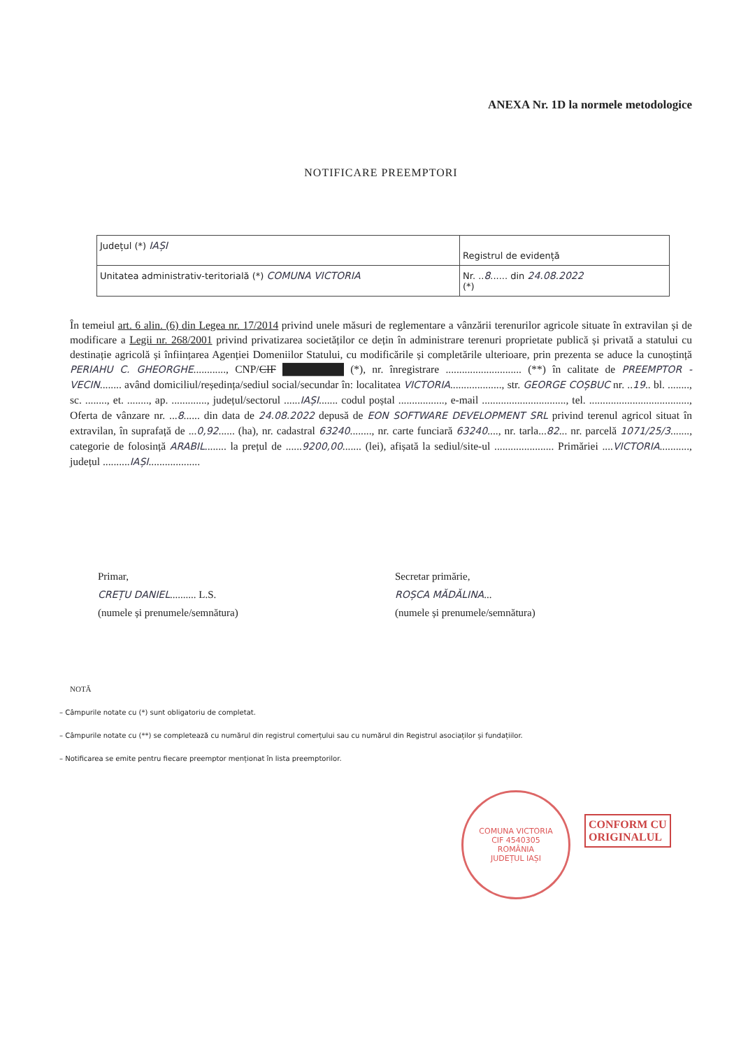ANEXA Nr. 1D la normele metodologice
NOTIFICARE PREEMPTORI
| Județul (*) IAȘI | Registrul de evidență |
| Unitatea administrativ-teritorială (*) COMUNA VICTORIA | Nr. .. 8 ...... din 24.08.2022 (*) |
În temeiul art. 6 alin. (6) din Legea nr. 17/2014 privind unele măsuri de reglementare a vânzării terenurilor agricole situate în extravilan și de modificare a Legii nr. 268/2001 privind privatizarea societăților ce dețin în administrare terenuri proprietate publică și privată a statului cu destinație agricolă și înființarea Agenției Domeniilor Statului, cu modificările și completările ulterioare, prin prezenta se aduce la cunoștință PERIAHU C. GHEORGHE............, CNP/CIF ████████ (*), nr. înregistrare ............................ (**) în calitate de PREEMPTOR - VECIN........ având domiciliul/reședința/sediul social/secundar în: localitatea VICTORIA..................., str. GEORGE COȘBUC nr. ..19.. bl. ........, sc. ........, et. ........, ap. ............., județul/sectorul ......IAȘI....... codul poștal ................., e-mail ..............................., tel. ....................................., Oferta de vânzare nr. ...8...... din data de 24.08.2022 depusă de EON SOFTWARE DEVELOPMENT SRL privind terenul agricol situat în extravilan, în suprafață de ...0,92...... (ha), nr. cadastral 63240........, nr. carte funciară 63240...., nr. tarla...82... nr. parcelă 1071/25/3......., categorie de folosință ARABIL........ la prețul de ......9200,00....... (lei), afișată la sediul/site-ul ...................... Primăriei ....VICTORIA..........., județul ..........IAȘI...................
Primar,
CREȚU DANIEL.......... L.S.
(numele și prenumele/semnătura)
Secretar primărie,
ROȘCA MĂDĂLINA...
(numele și prenumele/semnătura)
NOTĂ
– Câmpurile notate cu (*) sunt obligatoriu de completat.
– Câmpurile notate cu (**) se completează cu numărul din registrul comerțului sau cu numărul din Registrul asociaților și fundațiilor.
– Notificarea se emite pentru fiecare preemptor menționat în lista preemptorilor.
COMUNA VICTORIA
CIF 4540305
ROMÂNIA
JUDEȚUL IAȘI
CONFORM CU
ORIGINALUL